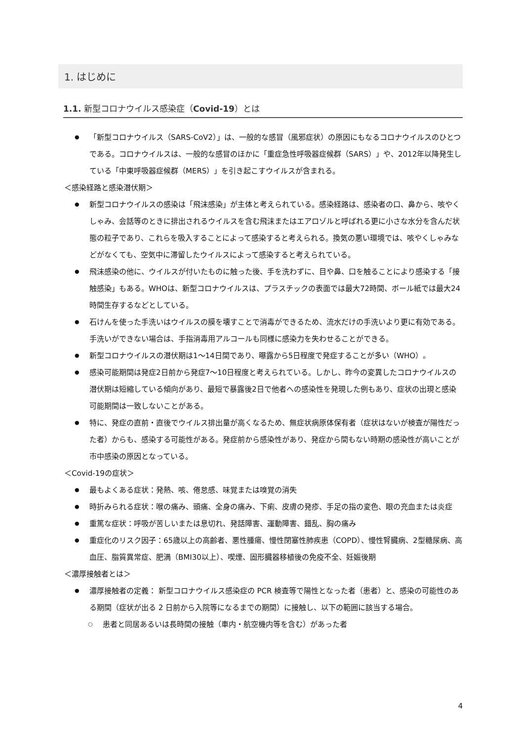1. はじめに
1.1. 新型コロナウイルス感染症（Covid-19）とは
「新型コロナウイルス（SARS-CoV2）」は、一般的な感冒（風邪症状）の原因にもなるコロナウイルスのひとつである。コロナウイルスは、一般的な感冒のほかに「重症急性呼吸器症候群（SARS）」や、2012年以降発生している「中東呼吸器症候群（MERS）」を引き起こすウイルスが含まれる。
＜感染経路と感染潜伏期＞
新型コロナウイルスの感染は「飛沫感染」が主体と考えられている。感染経路は、感染者の口、鼻から、咳やくしゃみ、会話等のときに排出されるウイルスを含む飛沫またはエアロゾルと呼ばれる更に小さな水分を含んだ状態の粒子であり、これらを吸入することによって感染すると考えられる。換気の悪い環境では、咳やくしゃみなどがなくても、空気中に滞留したウイルスによって感染すると考えられている。
飛沫感染の他に、ウイルスが付いたものに触った後、手を洗わずに、目や鼻、口を触ることにより感染する「接触感染」もある。WHOは、新型コロナウイルスは、プラスチックの表面では最大72時間、ボール紙では最大24時間生存するなどとしている。
石けんを使った手洗いはウイルスの膜を壊すことで消毒ができるため、流水だけの手洗いより更に有効である。手洗いができない場合は、手指消毒用アルコールも同様に感染力を失わせることができる。
新型コロナウイルスの潜伏期は1～14日間であり、曝露から5日程度で発症することが多い（WHO）。
感染可能期間は発症2日前から発症7～10日程度と考えられている。しかし、昨今の変異したコロナウイルスの潜伏期は短縮している傾向があり、最短で暴露後2日で他者への感染性を発現した例もあり、症状の出現と感染可能期間は一致しないことがある。
特に、発症の直前・直後でウイルス排出量が高くなるため、無症状病原体保有者（症状はないが検査が陽性だった者）からも、感染する可能性がある。発症前から感染性があり、発症から間もない時期の感染性が高いことが市中感染の原因となっている。
＜Covid-19の症状＞
最もよくある症状：発熱、咳、倦怠感、味覚または嗅覚の消失
時折みられる症状：喉の痛み、頭痛、全身の痛み、下痢、皮膚の発疹、手足の指の変色、眼の充血または炎症
重篤な症状：呼吸が苦しいまたは息切れ、発話障害、運動障害、錯乱、胸の痛み
重症化のリスク因子：65歳以上の高齢者、悪性腫瘍、慢性閉塞性肺疾患（COPD）、慢性腎臓病、2型糖尿病、高血圧、脂質異常症、肥満（BMI30以上）、喫煙、固形臓器移植後の免疫不全、妊娠後期
＜濃厚接触者とは＞
濃厚接触者の定義： 新型コロナウイルス感染症の PCR 検査等で陽性となった者（患者）と、感染の可能性のある期間（症状が出る 2 日前から入院等になるまでの期間）に接触し、以下の範囲に該当する場合。
患者と同居あるいは長時間の接触（車内・航空機内等を含む）があった者
4